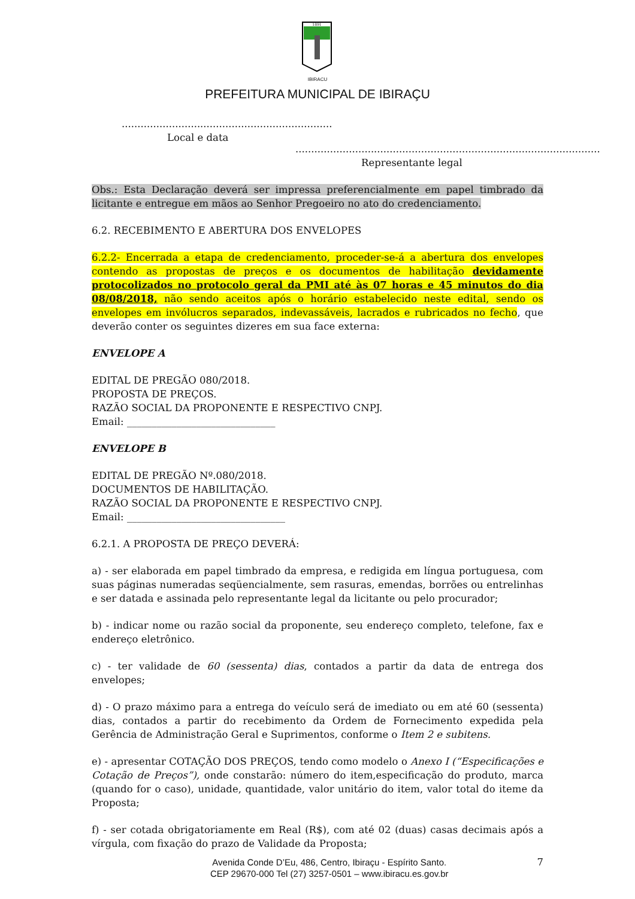1891
IBIRACU
PREFEITURA MUNICIPAL DE IBIRAÇU
...................................................................
Local e data
.................................................................................................
Representante legal
Obs.: Esta Declaração deverá ser impressa preferencialmente em papel timbrado da licitante e entregue em mãos ao Senhor Pregoeiro no ato do credenciamento.
6.2. RECEBIMENTO E ABERTURA DOS ENVELOPES
6.2.2- Encerrada a etapa de credenciamento, proceder-se-á a abertura dos envelopes contendo as propostas de preços e os documentos de habilitação devidamente protocolizados no protocolo geral da PMI até às 07 horas e 45 minutos do dia 08/08/2018, não sendo aceitos após o horário estabelecido neste edital, sendo os envelopes em invólucros separados, indevassáveis, lacrados e rubricados no fecho, que deverão conter os seguintes dizeres em sua face externa:
ENVELOPE A
EDITAL DE PREGÃO 080/2018.
PROPOSTA DE PREÇOS.
RAZÃO SOCIAL DA PROPONENTE E RESPECTIVO CNPJ.
Email: ______________________________
ENVELOPE B
EDITAL DE PREGÃO Nº.080/2018.
DOCUMENTOS DE HABILITAÇÃO.
RAZÃO SOCIAL DA PROPONENTE E RESPECTIVO CNPJ.
Email: ________________________________
6.2.1. A PROPOSTA DE PREÇO DEVERÁ:
a) - ser elaborada em papel timbrado da empresa, e redigida em língua portuguesa, com suas páginas numeradas seqüencialmente, sem rasuras, emendas, borrões ou entrelinhas e ser datada e assinada pelo representante legal da licitante ou pelo procurador;
b) - indicar nome ou razão social da proponente, seu endereço completo, telefone, fax e endereço eletrônico.
c) - ter validade de 60 (sessenta) dias, contados a partir da data de entrega dos envelopes;
d) - O prazo máximo para a entrega do veículo será de imediato ou em até 60 (sessenta) dias, contados a partir do recebimento da Ordem de Fornecimento expedida pela Gerência de Administração Geral e Suprimentos, conforme o Item 2 e subitens.
e) - apresentar COTAÇÃO DOS PREÇOS, tendo como modelo o Anexo I (“Especificações e Cotação de Preços”), onde constarão: número do item,especificação do produto, marca (quando for o caso), unidade, quantidade, valor unitário do item, valor total do iteme da Proposta;
f) - ser cotada obrigatoriamente em Real (R$), com até 02 (duas) casas decimais após a vírgula, com fixação do prazo de Validade da Proposta;
Avenida Conde D’Eu, 486, Centro, Ibiraçu - Espírito Santo.
CEP 29670-000 Tel (27) 3257-0501 – www.ibiracu.es.gov.br
7